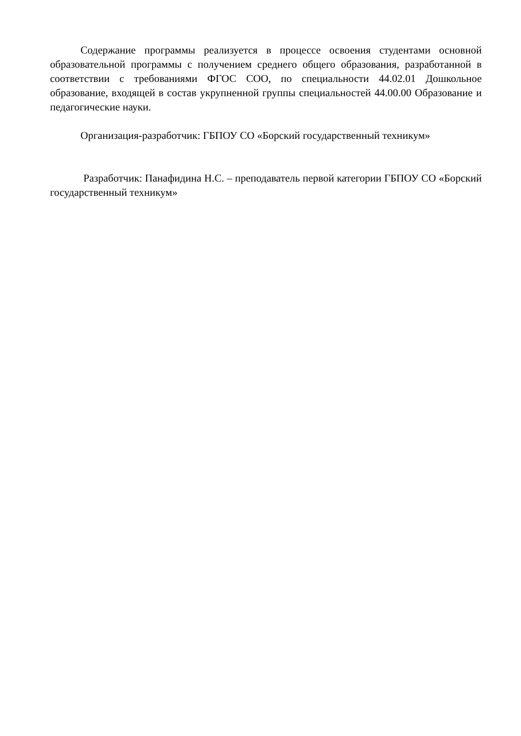Содержание программы реализуется в процессе освоения студентами основной образовательной программы с получением среднего общего образования, разработанной в соответствии с требованиями ФГОС СОО, по специальности 44.02.01 Дошкольное образование, входящей в состав укрупненной группы специальностей 44.00.00 Образование и педагогические науки.
Организация-разработчик: ГБПОУ СО «Борский государственный техникум»
Разработчик: Панафидина Н.С. – преподаватель первой категории ГБПОУ СО «Борский государственный техникум»